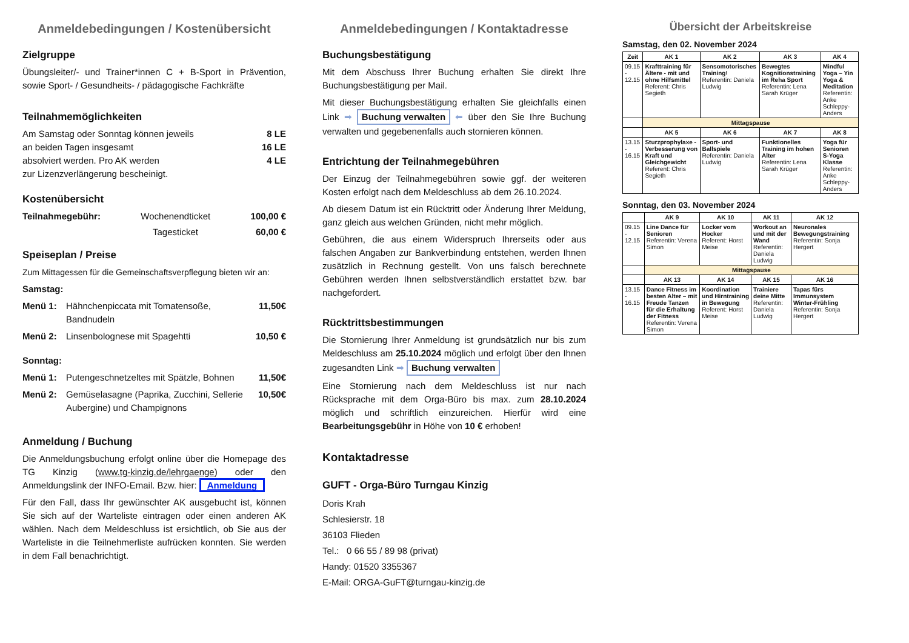Anmeldebedingungen / Kostenübersicht
Zielgruppe
Übungsleiter/- und Trainer*innen C + B-Sport in Prävention, sowie Sport- / Gesundheits- / pädagogische Fachkräfte
Teilnahmemöglichkeiten
Am Samstag oder Sonntag können jeweils 8 LE
an beiden Tagen insgesamt 16 LE
absolviert werden. Pro AK werden 4 LE
zur Lizenzverlängerung bescheinigt.
Kostenübersicht
Teilnahmegebühr: Wochenendticket 100,00 €
Tagesticket 60,00 €
Speiseplan / Preise
Zum Mittagessen für die Gemeinschaftsverpflegung bieten wir an:
Samstag:
Menü 1: Hähnchenpiccata mit Tomatensoße, Bandnudeln 11,50€
Menü 2: Linsenbolognese mit Spagehtti 10,50 €
Sonntag:
Menü 1: Putengeschnetzeltes mit Spätzle, Bohnen 11,50€
Menü 2: Gemüselasagne (Paprika, Zucchini, Sellerie Aubergine) und Champignons 10,50€
Anmeldung / Buchung
Die Anmeldungsbuchung erfolgt online über die Homepage des TG Kinzig (www.tg-kinzig.de/lehrgaenge) oder den Anmeldungslink der INFO-Email. Bzw. hier: Anmeldung
Für den Fall, dass Ihr gewünschter AK ausgebucht ist, können Sie sich auf der Warteliste eintragen oder einen anderen AK wählen. Nach dem Meldeschluss ist ersichtlich, ob Sie aus der Warteliste in die Teilnehmerliste aufrücken konnten. Sie werden in dem Fall benachrichtigt.
Anmeldebedingungen / Kontaktadresse
Buchungsbestätigung
Mit dem Abschuss Ihrer Buchung erhalten Sie direkt Ihre Buchungsbestätigung per Mail.
Mit dieser Buchungsbestätigung erhalten Sie gleichfalls einen Link ➡ Buchung verwalten ⬅ über den Sie Ihre Buchung verwalten und gegebenenfalls auch stornieren können.
Entrichtung der Teilnahmegebühren
Der Einzug der Teilnahmegebühren sowie ggf. der weiteren Kosten erfolgt nach dem Meldeschluss ab dem 26.10.2024.
Ab diesem Datum ist ein Rücktritt oder Änderung Ihrer Meldung, ganz gleich aus welchen Gründen, nicht mehr möglich.
Gebühren, die aus einem Widerspruch Ihrerseits oder aus falschen Angaben zur Bankverbindung entstehen, werden Ihnen zusätzlich in Rechnung gestellt. Von uns falsch berechnete Gebühren werden Ihnen selbstverständlich erstattet bzw. bar nachgefordert.
Rücktrittsbestimmungen
Die Stornierung Ihrer Anmeldung ist grundsätzlich nur bis zum Meldeschluss am 25.10.2024 möglich und erfolgt über den Ihnen zugesandten Link ➡ Buchung verwalten
Eine Stornierung nach dem Meldeschluss ist nur nach Rücksprache mit dem Orga-Büro bis max. zum 28.10.2024 möglich und schriftlich einzureichen. Hierfür wird eine Bearbeitungsgebühr in Höhe von 10 € erhoben!
Kontaktadresse
GUFT - Orga-Büro Turngau Kinzig
Doris Krah
Schlesierstr. 18
36103 Flieden
Tel.: 0 66 55 / 89 98 (privat)
Handy: 01520 3355367
E-Mail: ORGA-GuFT@turngau-kinzig.de
Übersicht der Arbeitskreise
Samstag, den 02. November 2024
| Zeit | AK 1 | AK 2 | AK 3 | AK 4 |
| --- | --- | --- | --- | --- |
| 09.15 - 12.15 | Krafttraining für Ältere - mit und ohne Hilfsmittel Referent: Chris Segieth | Sensomotorisches Training! Referentin: Daniela Ludwig | Bewegtes Kognitionstraining im Reha Sport Referentin: Lena Sarah Krüger | Mindful Yoga – Yin Yoga & Meditation Referentin: Anke Schleppy-Anders |
| | Mittagspause | | | |
| | AK 5 | AK 6 | AK 7 | AK 8 |
| 13.15 - 16.15 | Sturzprophylaxe - Verbesserung von Kraft und Gleichgewicht Referent: Chris Segieth | Sport- und Ballspiele Referentin: Daniela Ludwig | Funktionelles Training im hohen Alter Referentin: Lena Sarah Krüger | Yoga für Senioren S-Yoga Klasse Referentin: Anke Schleppy-Anders |
Sonntag, den 03. November 2024
| | AK 9 | AK 10 | AK 11 | AK 12 |
| --- | --- | --- | --- | --- |
| 09.15 - 12.15 | Line Dance für Senioren Referentin: Verena Simon | Locker vom Hocker Referent: Horst Meise | Workout an und mit der Wand Referentin: Daniela Ludwig | Neuronales Bewegungstraining Referentin: Sonja Hergert |
| | Mittagspause | | | |
| | AK 13 | AK 14 | AK 15 | AK 16 |
| 13.15 - 16.15 | Dance Fitness im besten Alter – mit Freude Tanzen für die Erhaltung der Fitness Referentin: Verena Simon | Koordination und Hirntraining in Bewegung Referent: Horst Meise | Trainiere deine Mitte Referentin: Daniela Ludwig | Tapas fürs Immunsystem Winter-Frühling Referentin: Sonja Hergert |